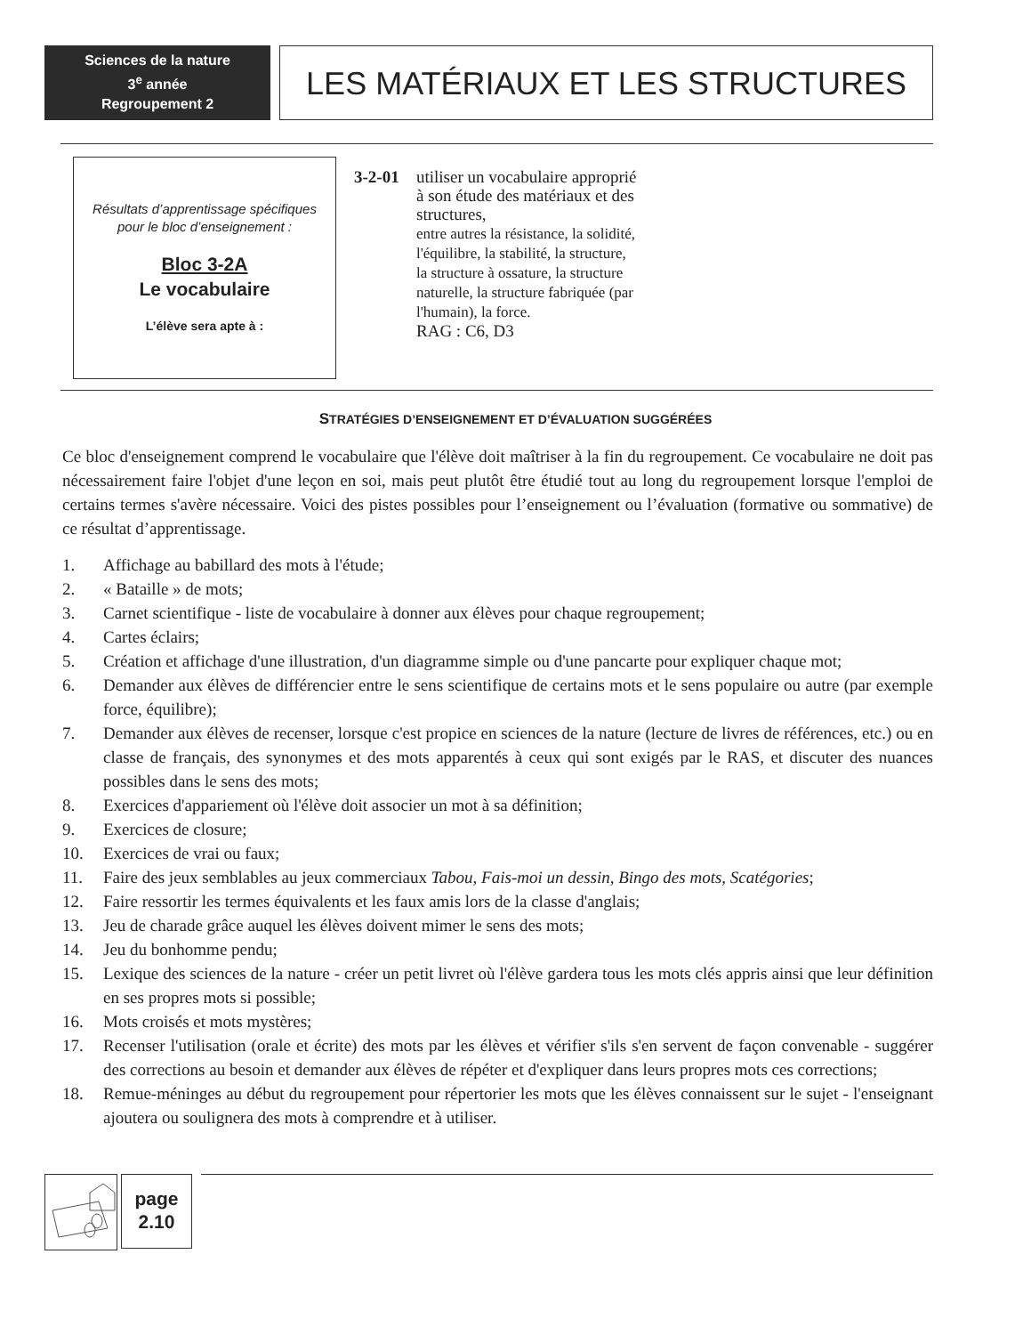Sciences de la nature
3<sup>e</sup> année
Regroupement 2
LES MATÉRIAUX ET LES STRUCTURES
Résultats d’apprentissage spécifiques
pour le bloc d’enseignement :
Bloc 3-2A
Le vocabulaire
L’élève sera apte à :
3-2-01 utiliser un vocabulaire approprié à son étude des matériaux et des structures,
entre autres la résistance, la solidité, l'équilibre, la stabilité, la structure, la structure à ossature, la structure naturelle, la structure fabriquée (par l'humain), la force.
RAG : C6, D3
STRATÉGIES D’ENSEIGNEMENT ET D’ÉVALUATION SUGGÉRÉES
Ce bloc d'enseignement comprend le vocabulaire que l'élève doit maîtriser à la fin du regroupement. Ce vocabulaire ne doit pas nécessairement faire l'objet d'une leçon en soi, mais peut plutôt être étudié tout au long du regroupement lorsque l'emploi de certains termes s'avère nécessaire. Voici des pistes possibles pour l’enseignement ou l’évaluation (formative ou sommative) de ce résultat d’apprentissage.
1. Affichage au babillard des mots à l'étude;
2. « Bataille » de mots;
3. Carnet scientifique - liste de vocabulaire à donner aux élèves pour chaque regroupement;
4. Cartes éclairs;
5. Création et affichage d'une illustration, d'un diagramme simple ou d'une pancarte pour expliquer chaque mot;
6. Demander aux élèves de différencier entre le sens scientifique de certains mots et le sens populaire ou autre (par exemple force, équilibre);
7. Demander aux élèves de recenser, lorsque c'est propice en sciences de la nature (lecture de livres de références, etc.) ou en classe de français, des synonymes et des mots apparentés à ceux qui sont exigés par le RAS, et discuter des nuances possibles dans le sens des mots;
8. Exercices d'appariement où l'élève doit associer un mot à sa définition;
9. Exercices de closure;
10. Exercices de vrai ou faux;
11. Faire des jeux semblables au jeux commerciaux Tabou, Fais-moi un dessin, Bingo des mots, Scatégories;
12. Faire ressortir les termes équivalents et les faux amis lors de la classe d'anglais;
13. Jeu de charade grâce auquel les élèves doivent mimer le sens des mots;
14. Jeu du bonhomme pendu;
15. Lexique des sciences de la nature - créer un petit livret où l'élève gardera tous les mots clés appris ainsi que leur définition en ses propres mots si possible;
16. Mots croisés et mots mystères;
17. Recenser l'utilisation (orale et écrite) des mots par les élèves et vérifier s'ils s'en servent de façon convenable - suggérer des corrections au besoin et demander aux élèves de répéter et d'expliquer dans leurs propres mots ces corrections;
18. Remue-méninges au début du regroupement pour répertorier les mots que les élèves connaissent sur le sujet - l'enseignant ajoutera ou soulignera des mots à comprendre et à utiliser.
page
2.10